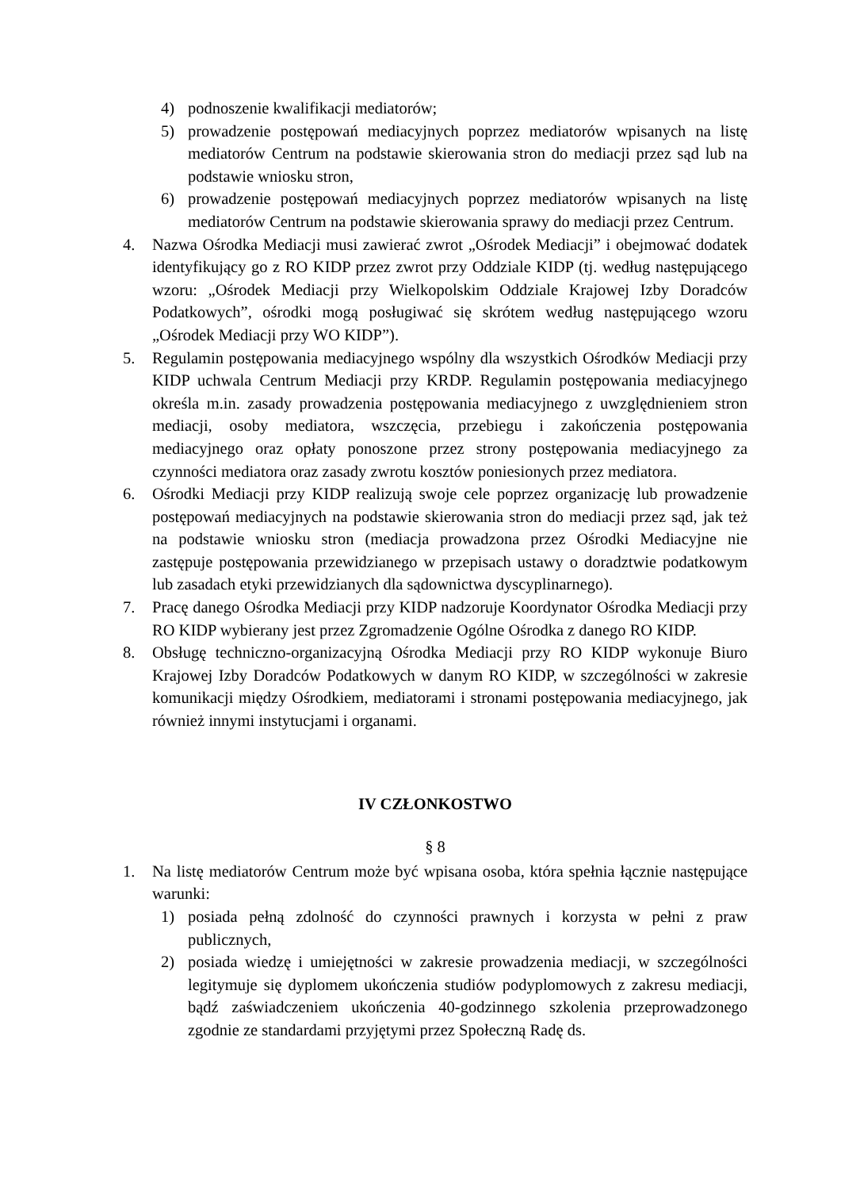4) podnoszenie kwalifikacji mediatorów;
5) prowadzenie postępowań mediacyjnych poprzez mediatorów wpisanych na listę mediatorów Centrum na podstawie skierowania stron do mediacji przez sąd lub na podstawie wniosku stron,
6) prowadzenie postępowań mediacyjnych poprzez mediatorów wpisanych na listę mediatorów Centrum na podstawie skierowania sprawy do mediacji przez Centrum.
4. Nazwa Ośrodka Mediacji musi zawierać zwrot „Ośrodek Mediacji” i obejmować dodatek identyfikujący go z RO KIDP przez zwrot przy Oddziale KIDP (tj. według następującego wzoru: „Ośrodek Mediacji przy Wielkopolskim Oddziale Krajowej Izby Doradców Podatkowych”, ośrodki mogą posługiwać się skrótem według następującego wzoru „Ośrodek Mediacji przy WO KIDP”).
5. Regulamin postępowania mediacyjnego wspólny dla wszystkich Ośrodków Mediacji przy KIDP uchwala Centrum Mediacji przy KRDP. Regulamin postępowania mediacyjnego określa m.in. zasady prowadzenia postępowania mediacyjnego z uwzględnieniem stron mediacji, osoby mediatora, wszczęcia, przebiegu i zakończenia postępowania mediacyjnego oraz opłaty ponoszone przez strony postępowania mediacyjnego za czynności mediatora oraz zasady zwrotu kosztów poniesionych przez mediatora.
6. Ośrodki Mediacji przy KIDP realizują swoje cele poprzez organizację lub prowadzenie postępowań mediacyjnych na podstawie skierowania stron do mediacji przez sąd, jak też na podstawie wniosku stron (mediacja prowadzona przez Ośrodki Mediacyjne nie zastępuje postępowania przewidzianego w przepisach ustawy o doradztwie podatkowym lub zasadach etyki przewidzianych dla sądownictwa dyscyplinarnego).
7. Pracę danego Ośrodka Mediacji przy KIDP nadzoruje Koordynator Ośrodka Mediacji przy RO KIDP wybierany jest przez Zgromadzenie Ogólne Ośrodka z danego RO KIDP.
8. Obsługę techniczno-organizacyjną Ośrodka Mediacji przy RO KIDP wykonuje Biuro Krajowej Izby Doradców Podatkowych w danym RO KIDP, w szczególności w zakresie komunikacji między Ośrodkiem, mediatorami i stronami postępowania mediacyjnego, jak również innymi instytucjami i organami.
IV CZŁONKOSTWO
§ 8
1. Na listę mediatorów Centrum może być wpisana osoba, która spełnia łącznie następujące warunki:
1) posiada pełną zdolność do czynności prawnych i korzysta w pełni z praw publicznych,
2) posiada wiedzę i umiejętności w zakresie prowadzenia mediacji, w szczególności legitymuje się dyplomem ukończenia studiów podyplomowych z zakresu mediacji, bądź zaświadczeniem ukończenia 40-godzinnego szkolenia przeprowadzonego zgodnie ze standardami przyjętymi przez Społeczną Radę ds.